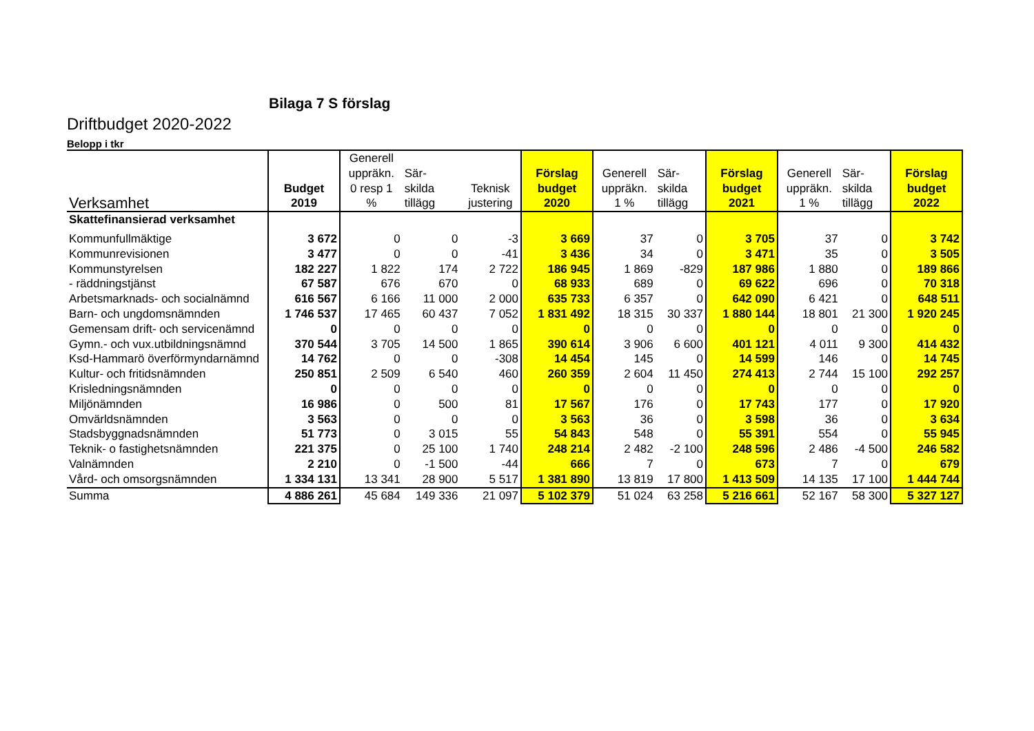Bilaga 7 S förslag
Driftbudget 2020-2022
Belopp i tkr
| Verksamhet | Budget 2019 | Generell uppräkn. 0 resp 1 % | Sär- skilda tillägg | Teknisk justering | Förslag budget 2020 | Generell uppräkn. 1 % | Sär- skilda tillägg | Förslag budget 2021 | Generell uppräkn. 1 % | Sär- skilda tillägg | Förslag budget 2022 |
| --- | --- | --- | --- | --- | --- | --- | --- | --- | --- | --- | --- |
| Skattefinansierad verksamhet | | | | | | | | | | | |
| Kommunfullmäktige | 3 672 | 0 | 0 | -3 | 3 669 | 37 | 0 | 3 705 | 37 | 0 | 3 742 |
| Kommunrevisionen | 3 477 | 0 | 0 | -41 | 3 436 | 34 | 0 | 3 471 | 35 | 0 | 3 505 |
| Kommunstyrelsen | 182 227 | 1 822 | 174 | 2 722 | 186 945 | 1 869 | -829 | 187 986 | 1 880 | 0 | 189 866 |
| - räddningstjänst | 67 587 | 676 | 670 | 0 | 68 933 | 689 | 0 | 69 622 | 696 | 0 | 70 318 |
| Arbetsmarknads- och socialnämnd | 616 567 | 6 166 | 11 000 | 2 000 | 635 733 | 6 357 | 0 | 642 090 | 6 421 | 0 | 648 511 |
| Barn- och ungdomsnämnden | 1 746 537 | 17 465 | 60 437 | 7 052 | 1 831 492 | 18 315 | 30 337 | 1 880 144 | 18 801 | 21 300 | 1 920 245 |
| Gemensam drift- och servicenämnd | 0 | 0 | 0 | 0 | 0 | 0 | 0 | 0 | 0 | 0 | 0 |
| Gymn.- och vux.utbildningsnämnd | 370 544 | 3 705 | 14 500 | 1 865 | 390 614 | 3 906 | 6 600 | 401 121 | 4 011 | 9 300 | 414 432 |
| Ksd-Hammarö överförmyndarnämnd | 14 762 | 0 | 0 | -308 | 14 454 | 145 | 0 | 14 599 | 146 | 0 | 14 745 |
| Kultur- och fritidsnämnden | 250 851 | 2 509 | 6 540 | 460 | 260 359 | 2 604 | 11 450 | 274 413 | 2 744 | 15 100 | 292 257 |
| Krisledningsnämnden | 0 | 0 | 0 | 0 | 0 | 0 | 0 | 0 | 0 | 0 | 0 |
| Miljönämnden | 16 986 | 0 | 500 | 81 | 17 567 | 176 | 0 | 17 743 | 177 | 0 | 17 920 |
| Omvärldsnämnden | 3 563 | 0 | 0 | 0 | 3 563 | 36 | 0 | 3 598 | 36 | 0 | 3 634 |
| Stadsbyggnadsnämnden | 51 773 | 0 | 3 015 | 55 | 54 843 | 548 | 0 | 55 391 | 554 | 0 | 55 945 |
| Teknik- o fastighetsnämnden | 221 375 | 0 | 25 100 | 1 740 | 248 214 | 2 482 | -2 100 | 248 596 | 2 486 | -4 500 | 246 582 |
| Valnämnden | 2 210 | 0 | -1 500 | -44 | 666 | 7 | 0 | 673 | 7 | 0 | 679 |
| Vård- och omsorgsnämnden | 1 334 131 | 13 341 | 28 900 | 5 517 | 1 381 890 | 13 819 | 17 800 | 1 413 509 | 14 135 | 17 100 | 1 444 744 |
| Summa | 4 886 261 | 45 684 | 149 336 | 21 097 | 5 102 379 | 51 024 | 63 258 | 5 216 661 | 52 167 | 58 300 | 5 327 127 |